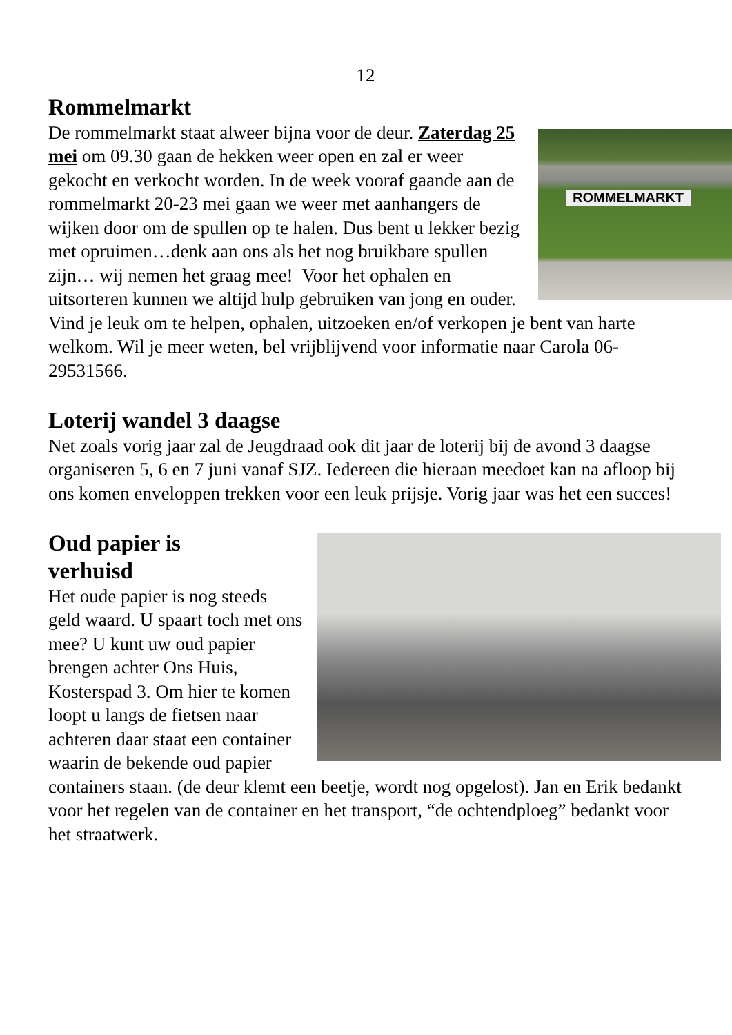12
Rommelmarkt
ROMMELMARKT
De rommelmarkt staat alweer bijna voor de deur. Zaterdag 25 mei om 09.30 gaan de hekken weer open en zal er weer gekocht en verkocht worden. In de week vooraf gaande aan de rommelmarkt 20-23 mei gaan we weer met aanhangers de wijken door om de spullen op te halen. Dus bent u lekker bezig met opruimen…denk aan ons als het nog bruikbare spullen zijn… wij nemen het graag mee! Voor het ophalen en uitsorteren kunnen we altijd hulp gebruiken van jong en ouder. Vind je leuk om te helpen, ophalen, uitzoeken en/of verkopen je bent van harte welkom. Wil je meer weten, bel vrijblijvend voor informatie naar Carola 06-29531566.
Loterij wandel 3 daagse
Net zoals vorig jaar zal de Jeugdraad ook dit jaar de loterij bij de avond 3 daagse organiseren 5, 6 en 7 juni vanaf SJZ. Iedereen die hieraan meedoet kan na afloop bij ons komen enveloppen trekken voor een leuk prijsje. Vorig jaar was het een succes!
Oud papier is
verhuisd
Het oude papier is nog steeds geld waard. U spaart toch met ons mee? U kunt uw oud papier brengen achter Ons Huis, Kosterspad 3. Om hier te komen loopt u langs de fietsen naar achteren daar staat een container waarin de bekende oud papier containers staan. (de deur klemt een beetje, wordt nog opgelost). Jan en Erik bedankt voor het regelen van de container en het transport, “de ochtendploeg” bedankt voor het straatwerk.